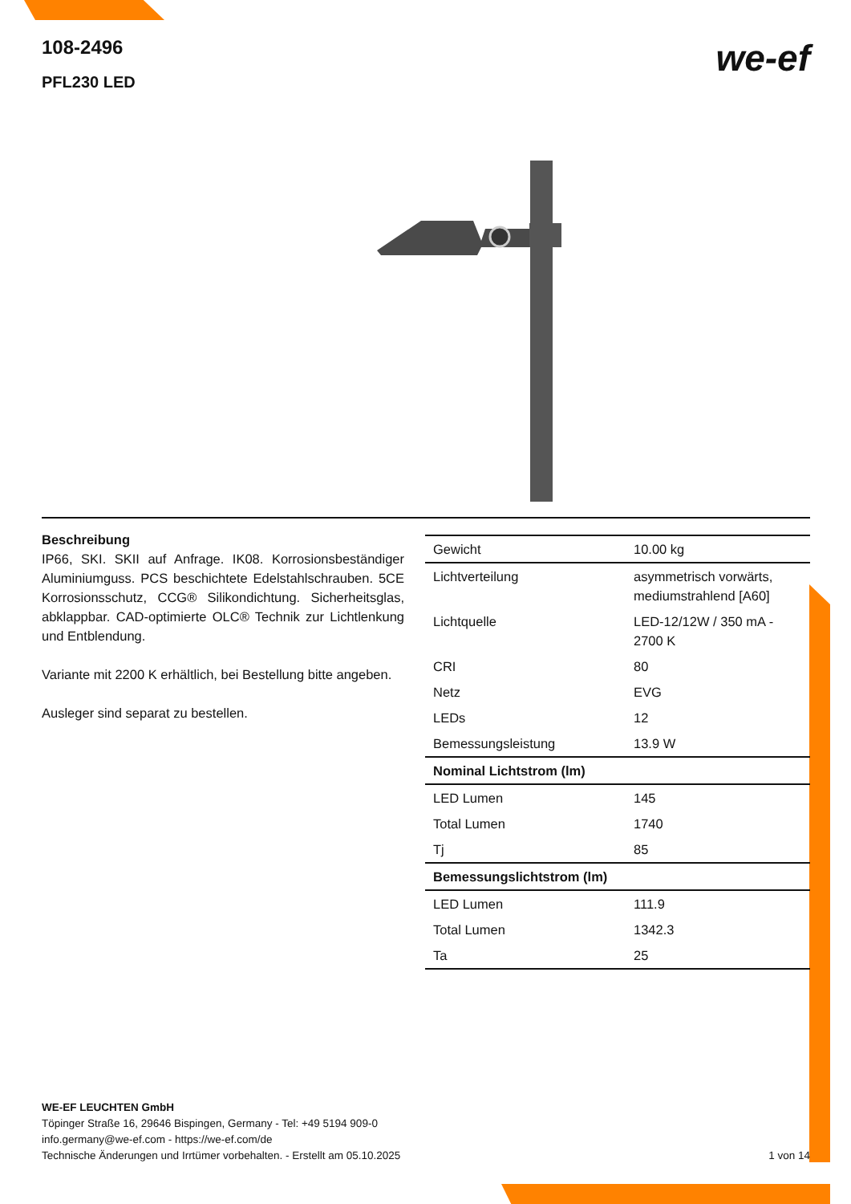108-2496
PFL230 LED
we-ef
Beschreibung
IP66, SKI. SKII auf Anfrage. IK08. Korrosionsbeständiger Aluminiumguss. PCS beschichtete Edelstahlschrauben. 5CE Korrosionsschutz, CCG® Silikondichtung. Sicherheitsglas, abklappbar. CAD-optimierte OLC® Technik zur Lichtlenkung und Entblendung.
Variante mit 2200 K erhältlich, bei Bestellung bitte angeben.
Ausleger sind separat zu bestellen.
| Gewicht | 10.00 kg |
| Lichtverteilung | asymmetrisch vorwärts, mediumstrahlend [A60] |
| Lichtquelle | LED-12/12W / 350 mA - 2700 K |
| CRI | 80 |
| Netz | EVG |
| LEDs | 12 |
| Bemessungsleistung | 13.9 W |
| Nominal Lichtstrom (lm) | |
| LED Lumen | 145 |
| Total Lumen | 1740 |
| Tj | 85 |
| Bemessungslichtstrom (lm) | |
| LED Lumen | 111.9 |
| Total Lumen | 1342.3 |
| Ta | 25 |
WE-EF LEUCHTEN GmbH
Töpinger Straße 16, 29646 Bispingen, Germany - Tel: +49 5194 909-0
info.germany@we-ef.com - https://we-ef.com/de
Technische Änderungen und Irrtümer vorbehalten. - Erstellt am 05.10.2025
1 von 14